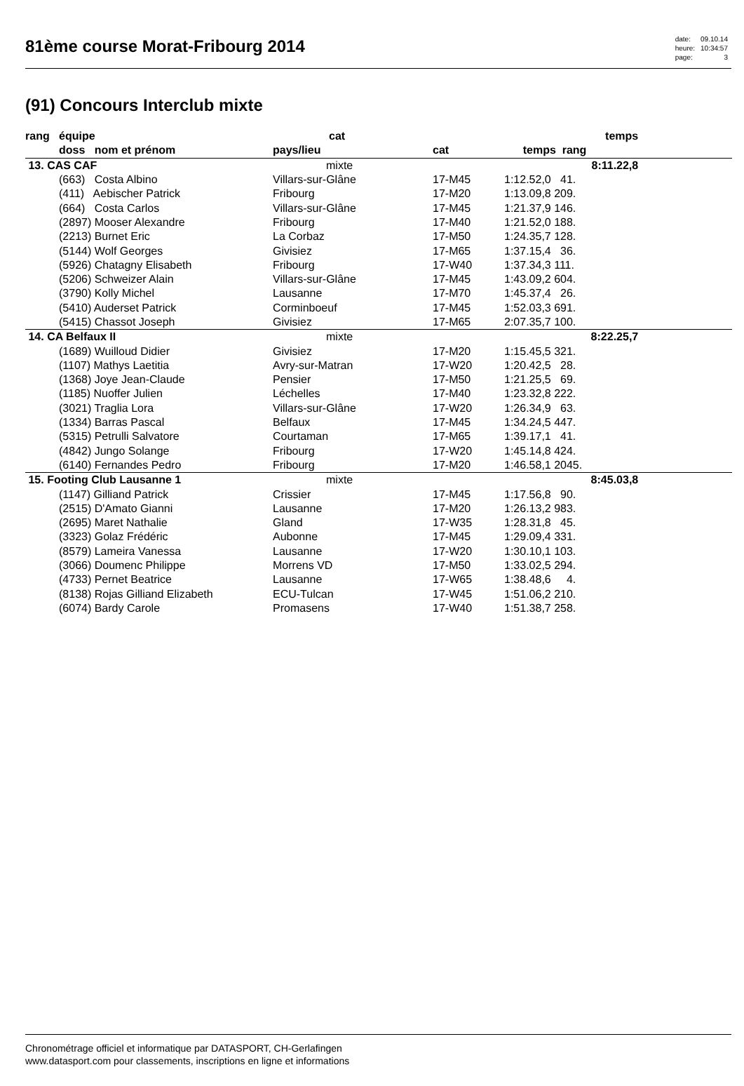81ème course Morat-Fribourg 2014
| date: | 09.10.14 |
| heure: | 10:34:57 |
| page: | 3 |
(91) Concours Interclub mixte
| rang | équipe | cat | | | temps | |
| --- | --- | --- | --- | --- | --- | --- |
| | doss nom et prénom | pays/lieu | cat | temps rang | | |
| 13. CAS CAF | | mixte | | | 8:11.22,8 | |
| | (663) Costa Albino | Villars-sur-Glâne | 17-M45 | 1:12.52,0 41. | | |
| | (411) Aebischer Patrick | Fribourg | 17-M20 | 1:13.09,8 209. | | |
| | (664) Costa Carlos | Villars-sur-Glâne | 17-M45 | 1:21.37,9 146. | | |
| | (2897) Mooser Alexandre | Fribourg | 17-M40 | 1:21.52,0 188. | | |
| | (2213) Burnet Eric | La Corbaz | 17-M50 | 1:24.35,7 128. | | |
| | (5144) Wolf Georges | Givisiez | 17-M65 | 1:37.15,4 36. | | |
| | (5926) Chatagny Elisabeth | Fribourg | 17-W40 | 1:37.34,3 111. | | |
| | (5206) Schweizer Alain | Villars-sur-Glâne | 17-M45 | 1:43.09,2 604. | | |
| | (3790) Kolly Michel | Lausanne | 17-M70 | 1:45.37,4 26. | | |
| | (5410) Auderset Patrick | Corminboeuf | 17-M45 | 1:52.03,3 691. | | |
| | (5415) Chassot Joseph | Givisiez | 17-M65 | 2:07.35,7 100. | | |
| 14. CA Belfaux II | | mixte | | | 8:22.25,7 | |
| | (1689) Wuilloud Didier | Givisiez | 17-M20 | 1:15.45,5 321. | | |
| | (1107) Mathys Laetitia | Avry-sur-Matran | 17-W20 | 1:20.42,5 28. | | |
| | (1368) Joye Jean-Claude | Pensier | 17-M50 | 1:21.25,5 69. | | |
| | (1185) Nuoffer Julien | Léchelles | 17-M40 | 1:23.32,8 222. | | |
| | (3021) Traglia Lora | Villars-sur-Glâne | 17-W20 | 1:26.34,9 63. | | |
| | (1334) Barras Pascal | Belfaux | 17-M45 | 1:34.24,5 447. | | |
| | (5315) Petrulli Salvatore | Courtaman | 17-M65 | 1:39.17,1 41. | | |
| | (4842) Jungo Solange | Fribourg | 17-W20 | 1:45.14,8 424. | | |
| | (6140) Fernandes Pedro | Fribourg | 17-M20 | 1:46.58,1 2045. | | |
| 15. Footing Club Lausanne 1 | | mixte | | | 8:45.03,8 | |
| | (1147) Gilliand Patrick | Crissier | 17-M45 | 1:17.56,8 90. | | |
| | (2515) D'Amato Gianni | Lausanne | 17-M20 | 1:26.13,2 983. | | |
| | (2695) Maret Nathalie | Gland | 17-W35 | 1:28.31,8 45. | | |
| | (3323) Golaz Frédéric | Aubonne | 17-M45 | 1:29.09,4 331. | | |
| | (8579) Lameira Vanessa | Lausanne | 17-W20 | 1:30.10,1 103. | | |
| | (3066) Doumenc Philippe | Morrens VD | 17-M50 | 1:33.02,5 294. | | |
| | (4733) Pernet Beatrice | Lausanne | 17-W65 | 1:38.48,6 4. | | |
| | (8138) Rojas Gilliand Elizabeth | ECU-Tulcan | 17-W45 | 1:51.06,2 210. | | |
| | (6074) Bardy Carole | Promasens | 17-W40 | 1:51.38,7 258. | | |
Chronométrage officiel et informatique par DATASPORT, CH-Gerlafingen
www.datasport.com pour classements, inscriptions en ligne et informations